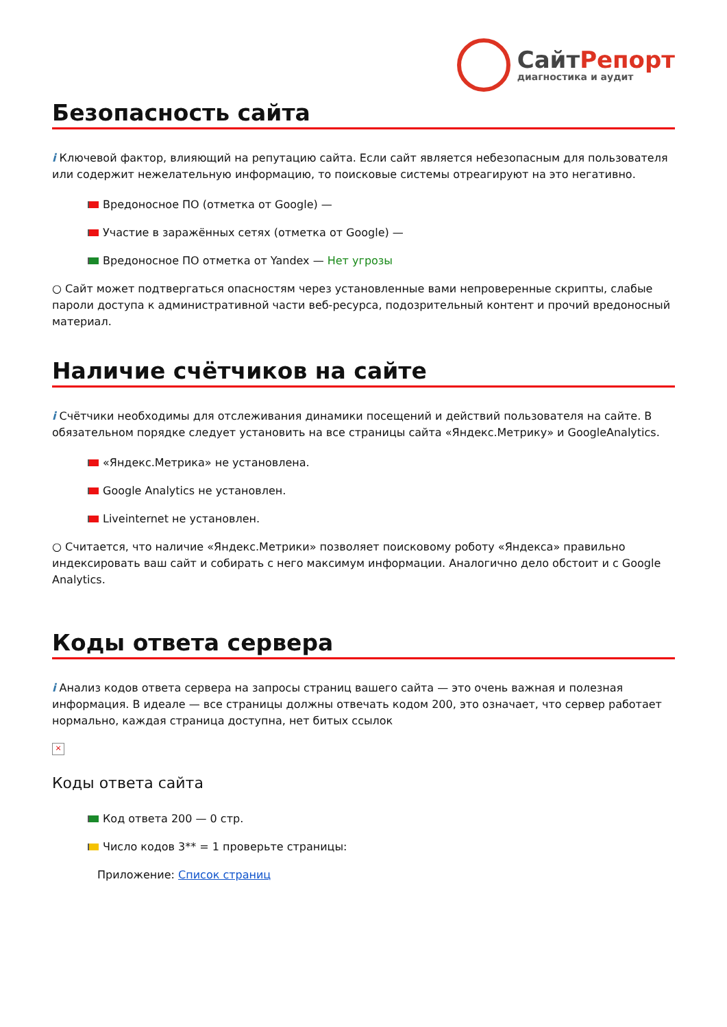СайтРепорт
диагностика и аудит
Безопасность сайта
i Ключевой фактор, влияющий на репутацию сайта. Если сайт является небезопасным для пользователя или содержит нежелательную информацию, то поисковые системы отреагируют на это негативно.
Вредоносное ПО (отметка от Google) —
Участие в заражённых сетях (отметка от Google) —
Вредоносное ПО отметка от Yandex — Нет угрозы
○ Сайт может подтвергаться опасностям через установленные вами непроверенные скрипты, слабые пароли доступа к административной части веб-ресурса, подозрительный контент и прочий вредоносный материал.
Наличие счётчиков на сайте
i Счётчики необходимы для отслеживания динамики посещений и действий пользователя на сайте. В обязательном порядке следует установить на все страницы сайта «Яндекс.Метрику» и GoogleAnalytics.
«Яндекс.Метрика» не установлена.
Google Analytics не установлен.
Liveinternet не установлен.
○ Считается, что наличие «Яндекс.Метрики» позволяет поисковому роботу «Яндекса» правильно индексировать ваш сайт и собирать с него максимум информации. Аналогично дело обстоит и с Google Analytics.
Коды ответа сервера
i Анализ кодов ответа сервера на запросы страниц вашего сайта — это очень важная и полезная информация. В идеале — все страницы должны отвечать кодом 200, это означает, что сервер работает нормально, каждая страница доступна, нет битых ссылок
×
Коды ответа сайта
Код ответа 200 — 0 стр.
Число кодов 3** = 1 проверьте страницы:
Приложение: Список страниц